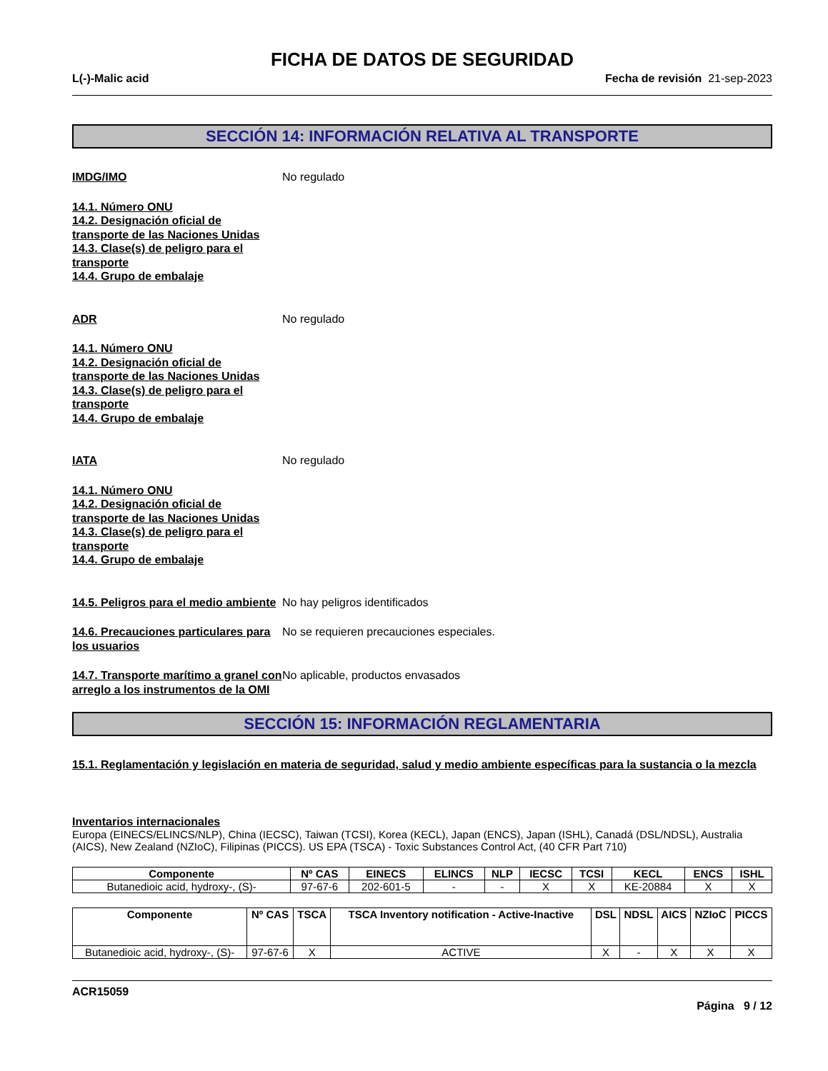FICHA DE DATOS DE SEGURIDAD
L(-)-Malic acid Fecha de revisión 21-sep-2023
SECCIÓN 14: INFORMACIÓN RELATIVA AL TRANSPORTE
IMDG/IMO No regulado
14.1. Número ONU
14.2. Designación oficial de
transporte de las Naciones Unidas
14.3. Clase(s) de peligro para el
transporte
14.4. Grupo de embalaje
ADR No regulado
14.1. Número ONU
14.2. Designación oficial de
transporte de las Naciones Unidas
14.3. Clase(s) de peligro para el
transporte
14.4. Grupo de embalaje
IATA No regulado
14.1. Número ONU
14.2. Designación oficial de
transporte de las Naciones Unidas
14.3. Clase(s) de peligro para el
transporte
14.4. Grupo de embalaje
14.5. Peligros para el medio ambiente
No hay peligros identificados
14.6. Precauciones particulares para los usuarios
No se requieren precauciones especiales.
14.7. Transporte marítimo a granel con arreglo a los instrumentos de la OMI
No aplicable, productos envasados
SECCIÓN 15: INFORMACIÓN REGLAMENTARIA
15.1. Reglamentación y legislación en materia de seguridad, salud y medio ambiente específicas para la sustancia o la mezcla
Inventarios internacionales
Europa (EINECS/ELINCS/NLP), China (IECSC), Taiwan (TCSI), Korea (KECL), Japan (ENCS), Japan (ISHL), Canadá (DSL/NDSL), Australia (AICS), New Zealand (NZIoC), Filipinas (PICCS). US EPA (TSCA) - Toxic Substances Control Act, (40 CFR Part 710)
| Componente | Nº CAS | EINECS | ELINCS | NLP | IECSC | TCSI | KECL | ENCS | ISHL |
| --- | --- | --- | --- | --- | --- | --- | --- | --- | --- |
| Butanedioic acid, hydroxy-, (S)- | 97-67-6 | 202-601-5 | - | - | X | X | KE-20884 | X | X |
| Componente | Nº CAS | TSCA | TSCA Inventory notification - Active-Inactive | DSL | NDSL | AICS | NZIoC | PICCS |
| --- | --- | --- | --- | --- | --- | --- | --- | --- |
| Butanedioic acid, hydroxy-, (S)- | 97-67-6 | X | ACTIVE | X | - | X | X | X |
ACR15059
Página 9 / 12